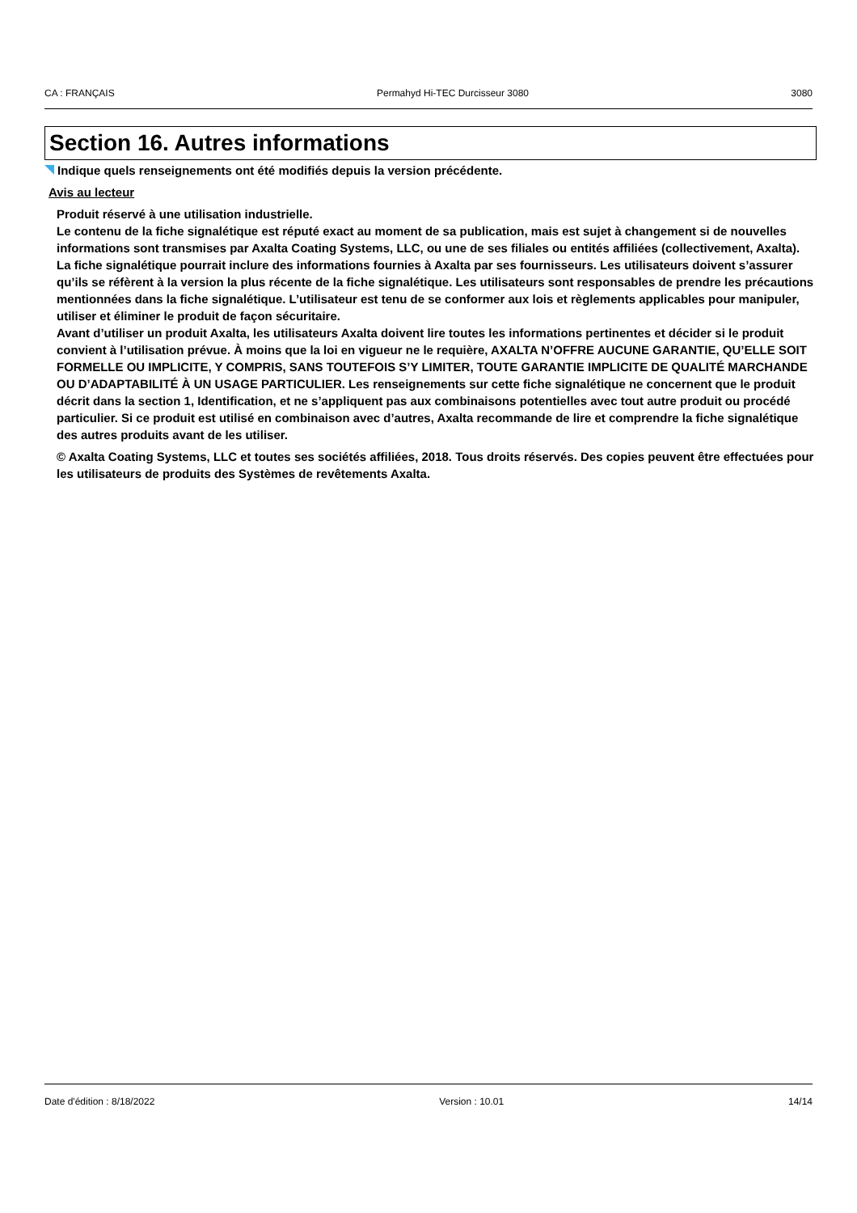CA : FRANÇAIS Permahyd Hi-TEC Durcisseur 3080 3080
Section 16. Autres informations
Indique quels renseignements ont été modifiés depuis la version précédente.
Avis au lecteur
Produit réservé à une utilisation industrielle.
Le contenu de la fiche signalétique est réputé exact au moment de sa publication, mais est sujet à changement si de nouvelles informations sont transmises par Axalta Coating Systems, LLC, ou une de ses filiales ou entités affiliées (collectivement, Axalta). La fiche signalétique pourrait inclure des informations fournies à Axalta par ses fournisseurs. Les utilisateurs doivent s’assurer qu’ils se réfèrent à la version la plus récente de la fiche signalétique. Les utilisateurs sont responsables de prendre les précautions mentionnées dans la fiche signalétique. L’utilisateur est tenu de se conformer aux lois et règlements applicables pour manipuler, utiliser et éliminer le produit de façon sécuritaire.
Avant d’utiliser un produit Axalta, les utilisateurs Axalta doivent lire toutes les informations pertinentes et décider si le produit convient à l’utilisation prévue. À moins que la loi en vigueur ne le requière, AXALTA N’OFFRE AUCUNE GARANTIE, QU’ELLE SOIT FORMELLE OU IMPLICITE, Y COMPRIS, SANS TOUTEFOIS S’Y LIMITER, TOUTE GARANTIE IMPLICITE DE QUALITÉ MARCHANDE OU D’ADAPTABILITÉ À UN USAGE PARTICULIER. Les renseignements sur cette fiche signalétique ne concernent que le produit décrit dans la section 1, Identification, et ne s’appliquent pas aux combinaisons potentielles avec tout autre produit ou procédé particulier. Si ce produit est utilisé en combinaison avec d’autres, Axalta recommande de lire et comprendre la fiche signalétique des autres produits avant de les utiliser.
© Axalta Coating Systems, LLC et toutes ses sociétés affiliées, 2018. Tous droits réservés. Des copies peuvent être effectuées pour les utilisateurs de produits des Systèmes de revêtements Axalta.
Date d'édition : 8/18/2022 Version : 10.01 14/14